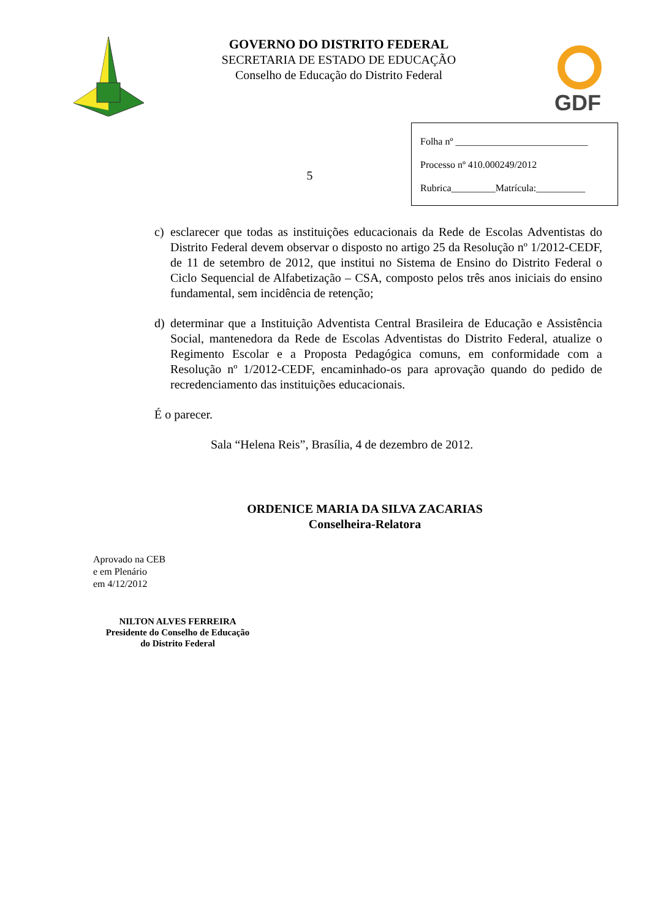GOVERNO DO DISTRITO FEDERAL
SECRETARIA DE ESTADO DE EDUCAÇÃO
Conselho de Educação do Distrito Federal
GDF
5
Folha nº ___________________________
Processo nº 410.000249/2012
Rubrica_________Matrícula:__________
c) esclarecer que todas as instituições educacionais da Rede de Escolas Adventistas do Distrito Federal devem observar o disposto no artigo 25 da Resolução nº 1/2012-CEDF, de 11 de setembro de 2012, que institui no Sistema de Ensino do Distrito Federal o Ciclo Sequencial de Alfabetização – CSA, composto pelos três anos iniciais do ensino fundamental, sem incidência de retenção;
d) determinar que a Instituição Adventista Central Brasileira de Educação e Assistência Social, mantenedora da Rede de Escolas Adventistas do Distrito Federal, atualize o Regimento Escolar e a Proposta Pedagógica comuns, em conformidade com a Resolução nº 1/2012-CEDF, encaminhado-os para aprovação quando do pedido de recredenciamento das instituições educacionais.
É o parecer.
Sala “Helena Reis”, Brasília, 4 de dezembro de 2012.
ORDENICE MARIA DA SILVA ZACARIAS
Conselheira-Relatora
Aprovado na CEB
e em Plenário
em 4/12/2012
NILTON ALVES FERREIRA
Presidente do Conselho de Educação
do Distrito Federal